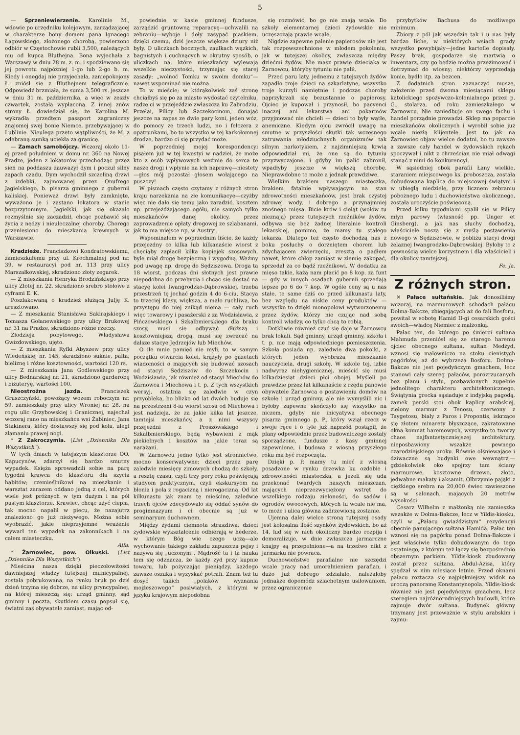5
— Sprzeniewierzenie. Karolinie M., wdowie po urzędniku kolejowym, zarządzającej w charakterze bony domem pana Ignacego Łagowskiego, złożonego chorobą, powierzono odbiór w Częstochowie rubli 3,500, należących mu od kupca Bluthejna. Bona wyjechała z Warszawy w dniu 28 m. z. m. i spodziewano się jej powrotu najpóźniej 1-go lub 2-go b. m. Kiedy i onegdaj nie przyjechała, zaniepokojony Ł. zniósł się z Bluthejnem telegraficznie. Odpowiedź brzmiała, że suma 3,500 rs. jeszcze w dniu 31 m. października, a więc w zeszły czwartek, została wypłaconą. Z innej znów strony Ł. dowiedział się, że Karolina M. wykradła przedtem passport zagraniczny znajomej swej bonie Niemce, przebywającej w Lublinie. Nieulega przeto wątpliwości, że M. z odebraną sumką uciekła za granicę.
— Zamach samobójczy. Wczoraj około 11-ej przed południem w domu nr. 360 na Nowej Pradze, jeden z lokatorów przechodząc przez sień na poddaszu zauważył dym i poczuł silny zapach czadu. Dym wychodził szczeliną drzwi z izdebki, zajmowanej przez Onufrego Jagielskiego, b. pisarza gminnego z gubernii kaliskiej. Ponieważ drzwi były zamknięte, wyważono je i zastano lokatora w stanie bezprzytomnym. Jagielski, jak się okazało rozmyślnie się zaczadził, chcąc pozbawić się życia z nędzy i nieuleczalnej choroby. Chorego przeniesiono do mieszkania krewnych w Warszawie.
Kradzieże. Franciszkowi Kondratowskiemu, zamieszkałemu przy ul. Krochmalnej pod nr. 39, w restauracyi pod nr. 113 przy ulicy Marszałkowskiej, skradziono złoty zegarek.
— Z mieszkania Henryka Brodzińskiego przy ulicy Złotej nr. 22, skradziono srebro stołowe z cyframi E. K.
Poszlakowaną o kradzież służącą Julję K. aresztowano.
— Z mieszkania Stanisława Sakirajskiego i Tomasza Gołanewskiego przy ulicy Brukowej nr. 31 na Pradze, skradziono różne rzeczy.
Złodzieja pobytowego, Władysława Gwizdowskiego, ujęto.
— Z mieszkania Ryfki Abyszew przy ulicy Wiedeńskiej nr. 145, skradziono suknie, palta, bieliznę i różne kosztowności, wartości 120 rs.
— Z mieszkania Jana Godlewskiego przy ulicy Bednarskiej nr. 21, skradziono garderobę i biżuteryę, wartości 100.
Nieostrożna jazda. Franciszek Gruszczyński, powożący wozem roboczym nr. 59, zamieszkały przy ulicy Wroniej nr. 28, na rogu ulic Grzybowskiej i Granicznej, najechał wczoraj rano na mieszkańca wsi Żabiniec, Jana Stakinera, który dostawszy się pod koła, uległ złamaniu prawej nogi.
* Z Zakroczymia. (List „Dziennika Dla Wszystkich“).
W tych dniach w tutejszym klasztorze OO. Kapucynów, zdarzył się bardzo smutny wypadek. Księża sprowadzili sobie na parę tygodni krawca do klasztoru dla szycia habitów; rzemieślnikowi na mieszkanie i warsztat zarazem oddano jedną z cel, których wiele jest próżnych w tym dużym i na pół pustym klasztorze. Krawiec, chcąc użyć ciepła, tak mocno napalił w piecu, że nazajutrz znaleziono go już nieżywego. Można sobie wyobrazić, jakie nieprzyjemne wrażenie wywarł ten wypadek na zakonnikach i na całem miasteczku.
Alfa.
* Żarnowiec, pow. Olkuski. (List „Dziennika Dla Wszystkich“).
Mieścina nasza dzięki pieczołowitości dawniejszej władzy tutejszej municypalnej, została pobrukowana, na rynku bruk po dziś dzień trzyma się dobrze, na ulicy pryncypalnej, na której mieszczą się: urząd gminny, sąd gminny i poczta, skutkiem czasu popsuł się, światni zaś obywatele zamiast, mając od-
powiednie w kasie gminnej fundusze, zarządzić gruntowną reparacyę—uchwalili na zebraniu—wyboje i doły zasypać piaskiem, dzięki czemu, dziś jeszcze większe dziury niż były. O uliczkach bocznych, zaułkach wązkich, bagnistych i cuchnących w okrutny sposób, o uliczkach na, które mieszkańcy wylewają wszelkie nieczystości, trzymając się starej zasady: „wolnoć Tomku w swoim domku“—nawet wspominać nie można.
To w mieście; w którąkolwiek zaś stronę chciałbyś się po za miasto wydostać czytelniku, radzę ci w przejeździe zwłaszcza ku Zabrodziu, Przełai, Pilicy lub Szczekocinom, donająć jeszcze na zapas ze dwie pary koni, jeden wóz, do pomocy ze trzech ludzi, no i felczera z opatrunkami, bo to wszystko w tej karkołomnej drodze, bardzo ci się przydać może.
W poprzedniej mojej korespondencyi pisałem już w tej kwestyi w nadziei, że może kto z osób wpływowych weźmie do serca te nasze drogi i wpłynie na ich naprawę—niestety—głos mój pozostał głosem wołającego na puszczy!
W pismach często czytamy z różnych stron kraju narzekania na złe komunikacye—czyżby więc nie dało się temu jako zaradzić, kosztem np. przejeżdżającego ogółu, nie samych tylko mieszkańców danej okolicy, przez zaprowadzenie opłaty drogowej ze szlabanami, jak to ma miejsce np. w Austryi.
Wspominałem w poprzednim liście, że każdy przejezdny co kilka lub kilkanaście wiorst z chęciąby zapłacił kilka kopiejek szosowych, byle miał drogę bezpieczną i wygodną. Weźmy pod uwagę np. drogę do Sędziszowa. Droga ta 18 wiorst, podczas dni słotnych jest prawie niepodobna do przebycia i chcąc się dostać na stacyę kolei Iwangrodzko-Dąbrowskiej, trzeba przestrzeń tę jechać godzin 4 do 6-ciu. Stacya to trzeciej klasy, większa, a mało ruchliwa, bo przystępu do niej znikąd niema — cały ruch więc towarowy i pasażerski z za Wodzisławia, z Pińczowskiego i Szkalbmierskiego dla braku szosy, musi się odbywać dłuższą i kosztowniejszą drogą, musi się zwracać na dalsze stacye Jędrzejów lub Miechów.
O ile mnie pamięć nie myli, to w samym początku otwarcia kolei, krążyły po gazetach wiadomości o mających się budować szosach od stacyi Sędziszów do Szczekocin i Wodzisławia, jak również od stacyi Miechów do Żarnowca i Miechowa i t. p. Z tych wszystkich wersyj, ostatnia się zaledwie w czyn przyobleka, bo blizko od lat dwóch buduje się na przestrzeni 8-iu wiorst szosa od Miechowa i jest nadzieja, że za jakie kilka lat jeszcze, tamtejsi mieszkańcy, a z nimi wszyscy przejezdni z Proszowskiego i Szkalbmierskiego, będą wybawieni z mąk piekielnych i kosztów na jakie teraz są narażani.
W Żarnowcu jedno tylko jest stronnictwo, mocno konserwatywne; dzieci przez parę zaledwie miesięcy zimowych chodzą do szkoły, a resztę czasu, czyli trzy pory roku poświęcają studyom praktycznym, czyli ekskursyom na błonia i pola z rogacizną i nierogacizną. Od lat kilkunastu jak znam tę mieścinę, zaledwie trzech ojców zdecydowało się oddać synów do progimnazyum i ci obecnie są już w seminaryum duchownem.
Między żydami ciemnota straszliwa, dzieci żydowskie wykształcenie odbierają w hederze, w którym Bóg wie czego uczą—ale wychowanie takiego zakładu zapuszcza pejsy i nazywa się „uczonym“. Mądrość ta i ta nauka tem się odznacza, że każdy żyd przy kupnie towaru, lub pożyczając pieniądzy, każdego zawsze oszuka i wyzyskać potrafi. Znam też tu dosyć takich „polaków wyznania mojżeszowego“ posiwiałych, z którymi w języku krajowym niepodobna
się rozmówić, bo go nie znają wcale. Do szkoły elementarnej dzieci żydowskie nie uczęszczają prawie wcale.
Nigdzie zapewne palenie papierosów nie jest tak rozpowszechnione w młodem pokoleniu, jak w tutejszej okolicy, zwłaszcza między dziećmi żydów. Nie masz prawie dzieciaka w Żarnowcu, któryby tytuniu nie palił.
Przed paru laty, jednemu z tutejszych żydów zapadło troje dzieci na szkarlatynę, wszystko troje kurzyli namiętnie i podczas choroby naprzykrzali się bezustannie o papierosy. Ojciec je kupował i przynosił, bo pacyenci inaczej ani lekarstwa ani pokarmów przyjmować nie chcieli — dzieci to były wątłe, anemiczne. Kiedym ojcu zwrócił uwagę na smutne w przyszłości skutki tak wczesnego zatruwania młodziuchnych organizmów tak silnym narkotykiem, z najzimniejszą krwią odpowiedział mi, że one są do tytuniu przyzwyczajone, i gdyby im palić zabronił, wpadłyby jeszcze w większą chorobę. Nieprawdobne to może a jednak prawdziwe.
Wielkim brakiem naszego miasteczka, brakiem fatalnie wpływającym na stan zdrowotności mieszkańców, jest brak czystej zdrowej wody, i dobrego a przynajmniej znośnego mięsa. Bicie krów i cieląt (wołów tu nieznają) przez tutejszych rzeźników żydów, odbywa się bez żadnej literalnie kontroli lekarskiej, pomimo, że mamy tu stałego lekarza. Dlatego też często dochodzą nas z boku posłuchy o dorżniętem chorem lub zdychającem zwierzęciu, zresztą o padłem nawet, które chłop zamiast w ziemię zakopać, sprzedał za co bądź rzeźnikowi. W dodatku za mięso takie, każą nam płacić po 8 kop. za funt — gdy w innych osadach gubernii sprzedają lepsze po 6 do 7 kop. W ogóle ceny są u nas stałe, te same dziś co przed kilkunastu laty, bez względu na niskie ceny produktów — wszystko to dzięki monopolowi wytworzonemu przez żydów, którzy nie czując nad sobą kontroli władzy, co tylko chcą to robią.
Dotkliwie również czuć się daje w Żarnowcu brak lokali. Sąd gminny, urząd gminny, szkoła i t. p. nie mają odpowiedniego pomieszczenia. Szkoła posiada np. zaledwie dwa pokoiki, z których jeden wyobraża mieszkanie nauczyciela, drugi szkołę. W szkole tej, izbie nadwyraz niehygienicznej, mieścić się musi kilkadziesiąt dzieci płci obojej. Myśleli po prawdzie przez lat kilkanaście z rzędu panowie obywatele Żarnowca o postawieniu domów na szkołę i urząd gminny, ale nie wymyślili nic i byłoby zapewne skończyło się wszystko na niczem, gdyby nie inicyatywa obecnego pisarza gminnego p. P., który wziął rzecz w swoje ręce i o tyle już naprzód postąpił, że plany odpowiednie przez budowniczego zostały sporządzone, fundusze z kasy gminnej zapewnione, i budowa z wiosną przyszłego roku ma być rozpoczęta.
Dzięki p. P. mamy tu mieć z wiosną posadzone w rynku drzewka ku ozdobie i zdrowotności miasteczka, a jeżeli się uda przekonać twardych naszych mieszczan, mających nieprzezwyciężony wstręt do wszelkiego rodzaju zieloności, do sadów i ogrodów owocowych, których tu wcale nie ma, to może i ulica główna zadrzewioną zostanie.
Ujemną dalej wielce stroną tutejszej osady jest kolosalna ilość szynków żydowskich, bo aż 14, lud się w nich okoliczny bardzo rozpija i demoralizuje, w dnie zwłaszcza jarmarczne knajpy są przepełnione—a na trzeźwo nikt z jarmarku nie powraca.
Duchowieństwo parafialne nie szczędzi wcale pracy nad umoralnieniem parafian, i dużo już dobrego zdziałało, należałoby jednakże dopomódz szlachetnym usiłowaniom, przez ograniczenie
przybytków Bachusa do możliwego minimum.
Zbiory z pól jak wszędzie tak i u nas były bardzo liche, w niektórych wsiach grady wszystko powybijały—jedne kartofle dopisały. Paszy brak, gospodarze się martwią o inwentarz, czy go będzie można przezimować i dotrzymać do wiosny; niektórzy wyprzedają konie, bydło itp. za bezcen.
Z dodatnich stron zaznaczyć muszę, założenie przed dwoma miesiącami sklepu katolickiego spożywczo-kolonialnego przez p. G., stolarza, od roku zamieszkałego w Żarnowcu. Nie zaniedbuje on swego fachu i handel porządnie prowadzi. Sklep ma poparcie mieszkańców okolicznych i wyrobił sobie już wcale niezłą klijentelę. Jest to jak na Żarnowiec objaw wielce dodatni, bo tu zawsze a zawsze cały handel w żydowskich rękach spoczywał i nikt z chrześcian nie miał odwagi stanąć z nimi do konkurencyi.
W sąsiedniej obok parafii Łany wielkie, staraniem miejscowego ks. proboszcza, została dobudowana kaplica do miejscowej świątyni i w ubiegłą niedzielę, przy licznem zebraniu pobożnego ludu i duchowieństwa okolicznego, została uroczyście poświęconą.
Przed kilku tygodniami spalił się w Pilicy młyn parowy (własność pp. Unger et Ginsberg), a jak nas słuchy dochodzą, właściciele noszą się z myślą postawienia nowego w Sędziszowie, w pobliżu stacyi drogi żelaznej Iwangrodzko-Dąbrowskiej. Byłoby to z pewnością wielce korzystnem i dla właścicieli i dla okolicy tamtejszej.
Fe. Ja.
Z różnych stron.
✕ Pałace sułtańskie. Jak donosiliśmy wczoraj, na marmurowych schodach pałacu Dołma-Bakcze, zbiegających aż do fali Bosforu, powitał w sobotę Hamid II-gi cesarskich gości swoich—władcę Niemiec z małżonką.
Pałac ten, do którego po śmierci sułtana Mahmuda przeniósł się ze starego haremu ojciec obecnego sułtana, sułtan Medżyd, wznosi się malowniczo na stoku cienistych pagórków, aż do wybrzeża Bosforu. Dołma-Bakcze nie jest pojedyńczym gmachem, lecz stanowi cały szereg pałaców, porozrzucanych bez planu i stylu, pozbawionych zupełnie jednolitego charakteru architektonicznego. Świątynia grecka sąsiaduje z indyjską pagodą, zamek perski stoi obok kaplicy arabskiej, zielony marmur z Tenosu, czerwony z Taygetosu, biały z Paros i Propontis, iskrzące się złotem minarety błyszczące, zakratowane okna komnat haremowych, wszystko to tworzy chaos najfantastyczniejszej architektury, nieposbawiony wszakże pewnego czarodziejskiego uroku. Równie olśniewające i dziwaczne są budynki owe wewnątrz,—gdziekolwiek oko spojrzy tam ściany marmurowe, kosztowne drzewo, złoto, jedwabne makaty i aksamit. Olbrzymie pająki z ciężkiego srebra na 20,000 świec zawieszone są w salonach, mających 20 metrów wysokości.
Cesarz Wilhelm z małżonką nie zamieszka wszakże w Dołma-Bakcze, lecz w Yildis-kiosku, czyli w „Pałacu gwiaździstym“ rezydencyi obecnie panującego sułtana Hamida. Pałac ten wznosi się na pagórku ponad Dołma-Bakcze i jest właściwie tylko dobudowanym do tego ostatniego, z którym też łączy się bezpośrednio obszernym parkiem. Yildis-kiosk zbudowany został przez sułtana, Abdul-Azisa, który spędzał w nim miesiące letnie. Przed oknami pałacu roztacza się najpiękniejszy widok na uroczą panoramę Konstantynopola. Yildis-kiosk również nie jest pojedyńczym gmachem, lecz szeregiem najróżnorodniejszych budowli, które zajmuje dwór sułtana. Budynek główny trzymany jest przeważnie w stylu arabskim i zajmu-